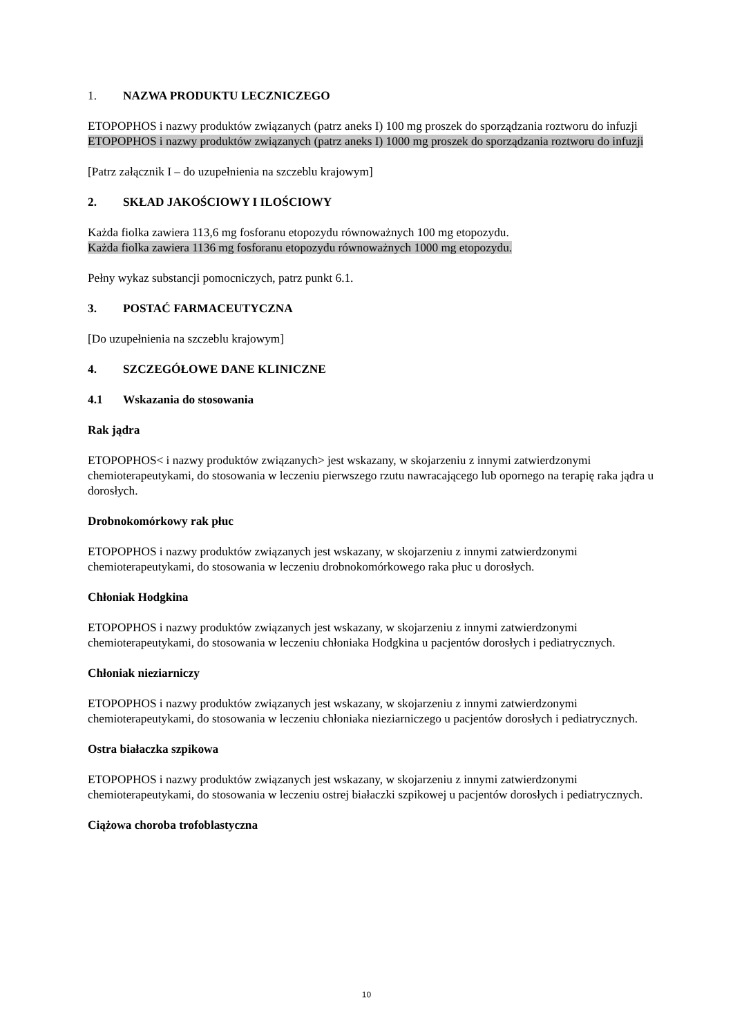1. NAZWA PRODUKTU LECZNICZEGO
ETOPOPHOS i nazwy produktów związanych (patrz aneks I) 100 mg proszek do sporządzania roztworu do infuzji
ETOPOPHOS i nazwy produktów związanych (patrz aneks I) 1000 mg proszek do sporządzania roztworu do infuzji
[Patrz załącznik I – do uzupełnienia na szczeblu krajowym]
2. SKŁAD JAKOŚCIOWY I ILOŚCIOWY
Każda fiolka zawiera 113,6 mg fosforanu etopozydu równoważnych 100 mg etopozydu.
Każda fiolka zawiera 1136 mg fosforanu etopozydu równoważnych 1000 mg etopozydu.
Pełny wykaz substancji pomocniczych, patrz punkt 6.1.
3. POSTAĆ FARMACEUTYCZNA
[Do uzupełnienia na szczeblu krajowym]
4. SZCZEGÓŁOWE DANE KLINICZNE
4.1 Wskazania do stosowania
Rak jądra
ETOPOPHOS< i nazwy produktów związanych> jest wskazany, w skojarzeniu z innymi zatwierdzonymi chemioterapeutykami, do stosowania w leczeniu pierwszego rzutu nawracającego lub opornego na terapię raka jądra u dorosłych.
Drobnokomórkowy rak płuc
ETOPOPHOS i nazwy produktów związanych jest wskazany, w skojarzeniu z innymi zatwierdzonymi chemioterapeutykami, do stosowania w leczeniu drobnokomórkowego raka płuc u dorosłych.
Chłoniak Hodgkina
ETOPOPHOS i nazwy produktów związanych jest wskazany, w skojarzeniu z innymi zatwierdzonymi chemioterapeutykami, do stosowania w leczeniu chłoniaka Hodgkina u pacjentów dorosłych i pediatrycznych.
Chłoniak nieziarniczy
ETOPOPHOS i nazwy produktów związanych jest wskazany, w skojarzeniu z innymi zatwierdzonymi chemioterapeutykami, do stosowania w leczeniu chłoniaka nieziarniczego u pacjentów dorosłych i pediatrycznych.
Ostra białaczka szpikowa
ETOPOPHOS i nazwy produktów związanych jest wskazany, w skojarzeniu z innymi zatwierdzonymi chemioterapeutykami, do stosowania w leczeniu ostrej białaczki szpikowej u pacjentów dorosłych i pediatrycznych.
Ciążowa choroba trofoblastyczna
10